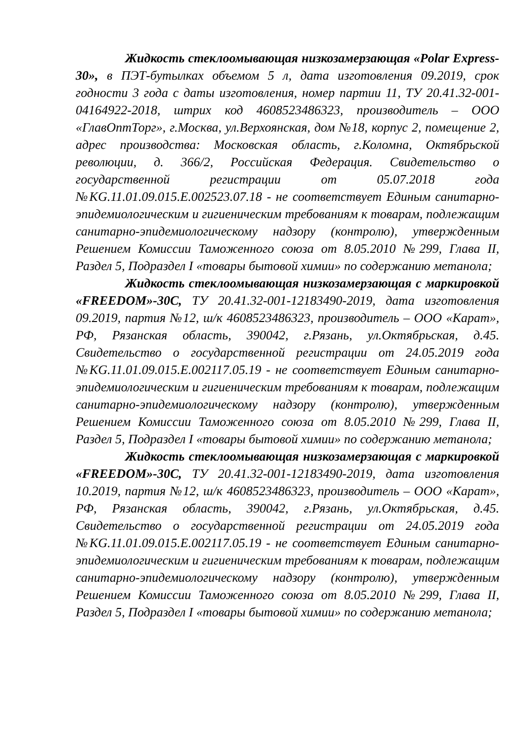Жидкость стеклоомывающая низкозамерзающая «Polar Express-30», в ПЭТ-бутылках объемом 5 л, дата изготовления 09.2019, срок годности 3 года с даты изготовления, номер партии 11, ТУ 20.41.32-001-04164922-2018, штрих код 4608523486323, производитель – ООО «ГлавОптТорг», г.Москва, ул.Верхоянская, дом №18, корпус 2, помещение 2, адрес производства: Московская область, г.Коломна, Октябрьской революции, д. 366/2, Российская Федерация. Свидетельство о государственной регистрации от 05.07.2018 года №KG.11.01.09.015.Е.002523.07.18 - не соответствует Единым санитарно-эпидемиологическим и гигиеническим требованиям к товарам, подлежащим санитарно-эпидемиологическому надзору (контролю), утвержденным Решением Комиссии Таможенного союза от 8.05.2010 №299, Глава II, Раздел 5, Подраздел I «товары бытовой химии» по содержанию метанола;
Жидкость стеклоомывающая низкозамерзающая с маркировкой «FREEDOM»-30С, ТУ 20.41.32-001-12183490-2019, дата изготовления 09.2019, партия №12, ш/к 4608523486323, производитель – ООО «Карат», РФ, Рязанская область, 390042, г.Рязань, ул.Октябрьская, д.45. Свидетельство о государственной регистрации от 24.05.2019 года №KG.11.01.09.015.Е.002117.05.19 - не соответствует Единым санитарно-эпидемиологическим и гигиеническим требованиям к товарам, подлежащим санитарно-эпидемиологическому надзору (контролю), утвержденным Решением Комиссии Таможенного союза от 8.05.2010 №299, Глава II, Раздел 5, Подраздел I «товары бытовой химии» по содержанию метанола;
Жидкость стеклоомывающая низкозамерзающая с маркировкой «FREEDOM»-30С, ТУ 20.41.32-001-12183490-2019, дата изготовления 10.2019, партия №12, ш/к 4608523486323, производитель – ООО «Карат», РФ, Рязанская область, 390042, г.Рязань, ул.Октябрьская, д.45. Свидетельство о государственной регистрации от 24.05.2019 года №KG.11.01.09.015.Е.002117.05.19 - не соответствует Единым санитарно-эпидемиологическим и гигиеническим требованиям к товарам, подлежащим санитарно-эпидемиологическому надзору (контролю), утвержденным Решением Комиссии Таможенного союза от 8.05.2010 №299, Глава II, Раздел 5, Подраздел I «товары бытовой химии» по содержанию метанола;